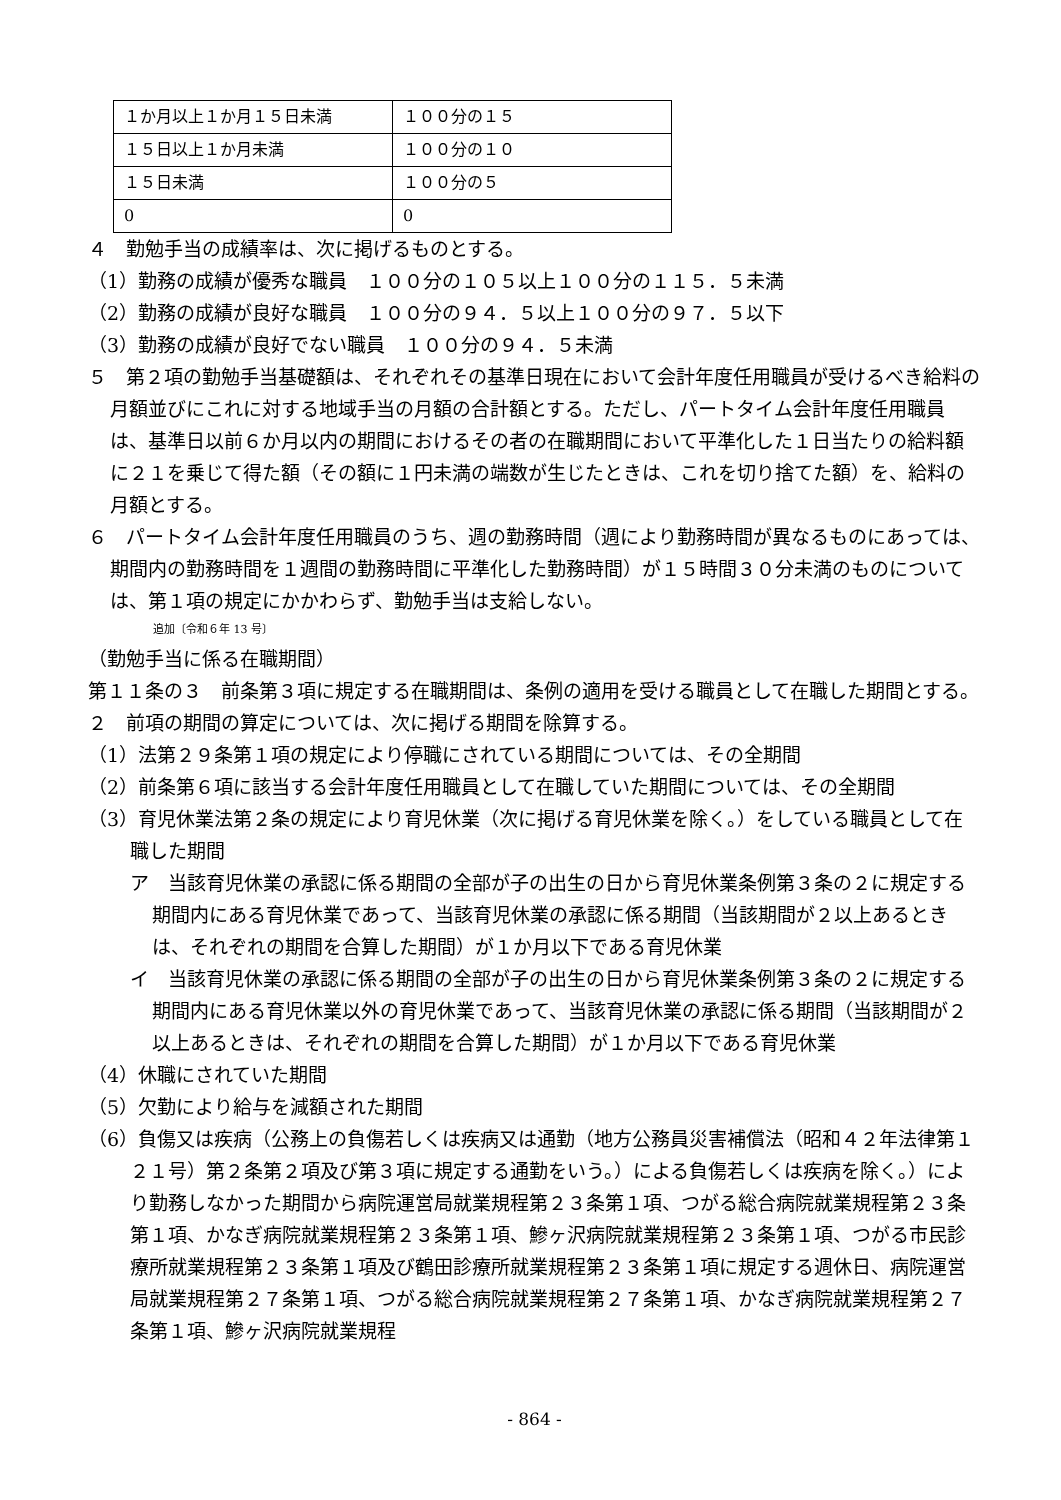| １か月以上１か月１５日未満 | １００分の１５ |
| １５日以上１か月未満 | １００分の１０ |
| １５日未満 | １００分の５ |
| 0 | 0 |
４　勤勉手当の成績率は、次に掲げるものとする。
（1）勤務の成績が優秀な職員　１００分の１０５以上１００分の１１５．５未満
（2）勤務の成績が良好な職員　１００分の９４．５以上１００分の９７．５以下
（3）勤務の成績が良好でない職員　１００分の９４．５未満
５　第２項の勤勉手当基礎額は、それぞれその基準日現在において会計年度任用職員が受けるべき給料の月額並びにこれに対する地域手当の月額の合計額とする。ただし、パートタイム会計年度任用職員は、基準日以前６か月以内の期間におけるその者の在職期間において平準化した１日当たりの給料額に２１を乗じて得た額（その額に１円未満の端数が生じたときは、これを切り捨てた額）を、給料の月額とする。
６　パートタイム会計年度任用職員のうち、週の勤務時間（週により勤務時間が異なるものにあっては、期間内の勤務時間を１週間の勤務時間に平準化した勤務時間）が１５時間３０分未満のものについては、第１項の規定にかかわらず、勤勉手当は支給しない。
追加〔令和６年 13 号〕
（勤勉手当に係る在職期間）
第１１条の３　前条第３項に規定する在職期間は、条例の適用を受ける職員として在職した期間とする。
２　前項の期間の算定については、次に掲げる期間を除算する。
（1）法第２９条第１項の規定により停職にされている期間については、その全期間
（2）前条第６項に該当する会計年度任用職員として在職していた期間については、その全期間
（3）育児休業法第２条の規定により育児休業（次に掲げる育児休業を除く。）をしている職員として在職した期間
ア　当該育児休業の承認に係る期間の全部が子の出生の日から育児休業条例第３条の２に規定する期間内にある育児休業であって、当該育児休業の承認に係る期間（当該期間が２以上あるときは、それぞれの期間を合算した期間）が１か月以下である育児休業
イ　当該育児休業の承認に係る期間の全部が子の出生の日から育児休業条例第３条の２に規定する期間内にある育児休業以外の育児休業であって、当該育児休業の承認に係る期間（当該期間が２以上あるときは、それぞれの期間を合算した期間）が１か月以下である育児休業
（4）休職にされていた期間
（5）欠勤により給与を減額された期間
（6）負傷又は疾病（公務上の負傷若しくは疾病又は通勤（地方公務員災害補償法（昭和４２年法律第１２１号）第２条第２項及び第３項に規定する通勤をいう。）による負傷若しくは疾病を除く。）により勤務しなかった期間から病院運営局就業規程第２３条第１項、つがる総合病院就業規程第２３条第１項、かなぎ病院就業規程第２３条第１項、鰺ヶ沢病院就業規程第２３条第１項、つがる市民診療所就業規程第２３条第１項及び鶴田診療所就業規程第２３条第１項に規定する週休日、病院運営局就業規程第２７条第１項、つがる総合病院就業規程第２７条第１項、かなぎ病院就業規程第２７条第１項、鰺ヶ沢病院就業規程
- 864 -